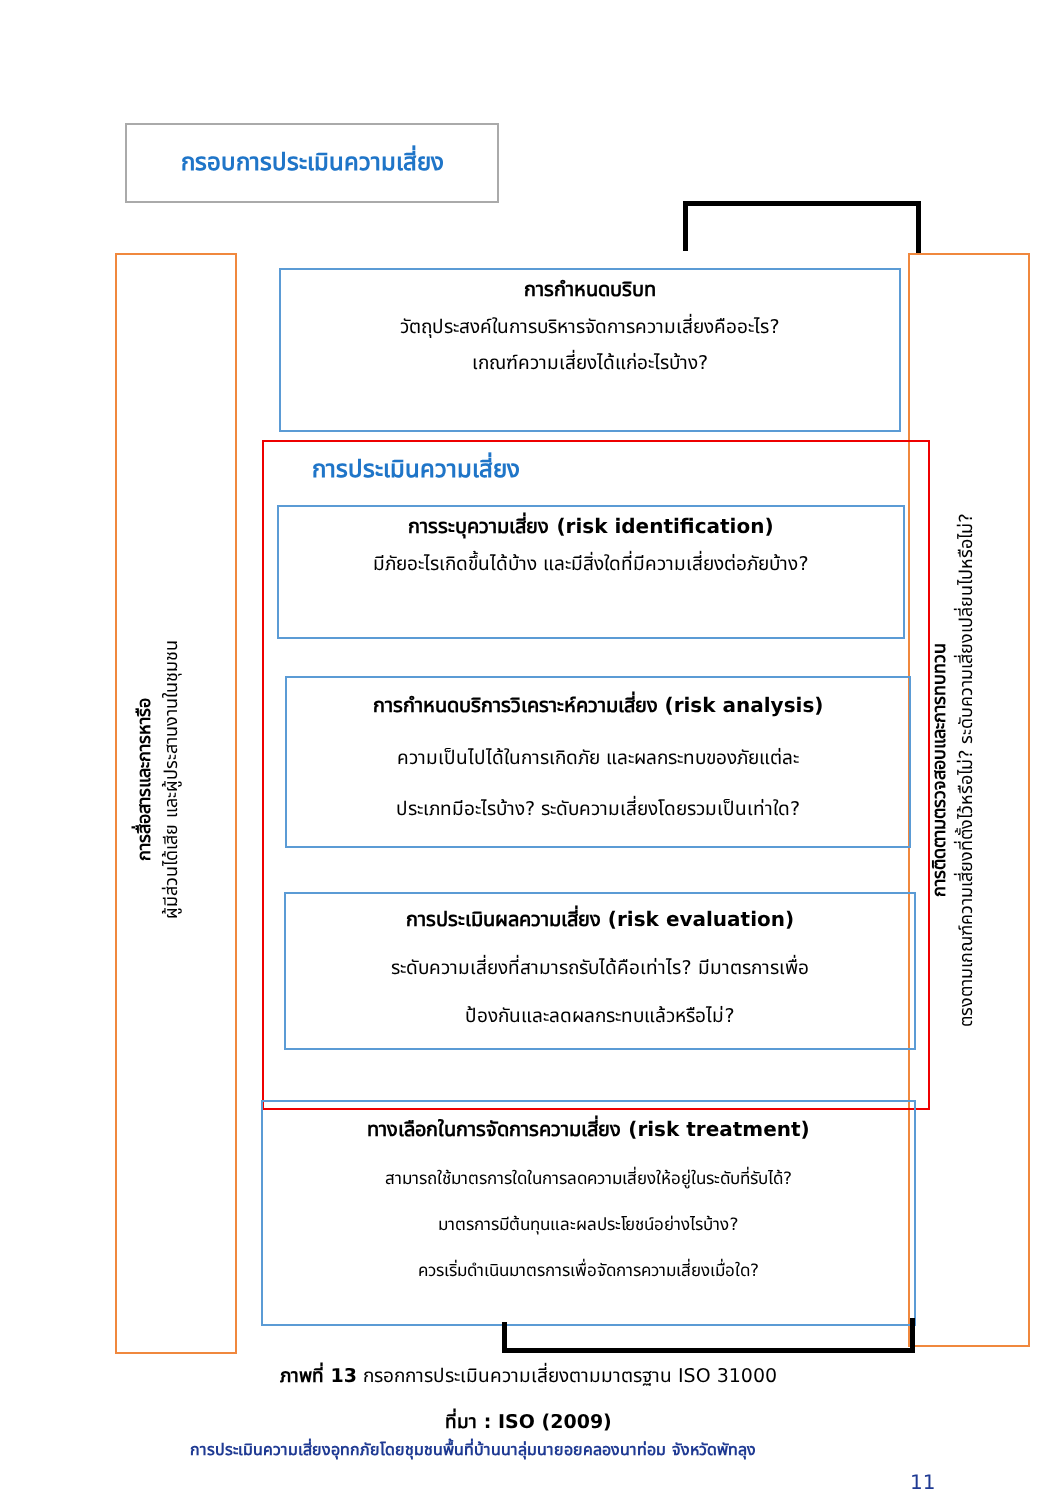กรอบการประเมินความเสี่ยง
การสื่อสารและการหารือ
ผู้มีส่วนได้เสีย และผู้ประสานงานในชุมชน
การติดตามตรวจสอบและการทบทวน
ตรงตามเกณฑ์ความเสี่ยงที่ตั้งไว้หรือไม่? ระดับความเสี่ยงเปลี่ยนไปหรือไม่?
การกำหนดบริบท
วัตถุประสงค์ในการบริหารจัดการความเสี่ยงคืออะไร?
เกณฑ์ความเสี่ยงได้แก่อะไรบ้าง?
การประเมินความเสี่ยง
การระบุความเสี่ยง (risk identification)
มีภัยอะไรเกิดขึ้นได้บ้าง และมีสิ่งใดที่มีความเสี่ยงต่อภัยบ้าง?
การกำหนดบริการวิเคราะห์ความเสี่ยง (risk analysis)
ความเป็นไปได้ในการเกิดภัย และผลกระทบของภัยแต่ละ
ประเภทมีอะไรบ้าง? ระดับความเสี่ยงโดยรวมเป็นเท่าใด?
การประเมินผลความเสี่ยง (risk evaluation)
ระดับความเสี่ยงที่สามารถรับได้คือเท่าไร? มีมาตรการเพื่อ
ป้องกันและลดผลกระทบแล้วหรือไม่?
ทางเลือกในการจัดการความเสี่ยง (risk treatment)
สามารถใช้มาตรการใดในการลดความเสี่ยงให้อยู่ในระดับที่รับได้?
มาตรการมีต้นทุนและผลประโยชน์อย่างไรบ้าง?
ควรเริ่มดำเนินมาตรการเพื่อจัดการความเสี่ยงเมื่อใด?
ภาพที่ 13 กรอกการประเมินความเสี่ยงตามมาตรฐาน ISO 31000
ที่มา : ISO (2009)
การประเมินความเสี่ยงอุทกภัยโดยชุมชนพื้นที่บ้านนาลุ่มนายอยคลองนาท่อม จังหวัดพัทลุง
11